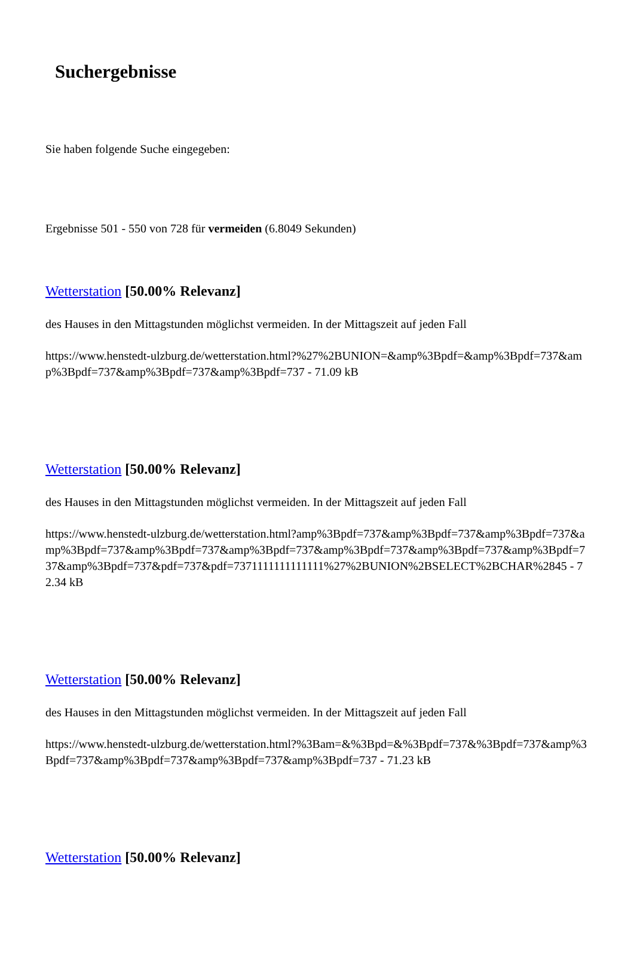Suchergebnisse
Sie haben folgende Suche eingegeben:
Ergebnisse 501 - 550 von 728 für vermeiden (6.8049 Sekunden)
Wetterstation [50.00% Relevanz]
des Hauses in den Mittagstunden möglichst vermeiden. In der Mittagszeit auf jeden Fall
https://www.henstedt-ulzburg.de/wetterstation.html?%27%2BUNION=&amp%3Bpdf=&amp%3Bpdf=737&amp%3Bpdf=737&amp%3Bpdf=737&amp%3Bpdf=737 - 71.09 kB
Wetterstation [50.00% Relevanz]
des Hauses in den Mittagstunden möglichst vermeiden. In der Mittagszeit auf jeden Fall
https://www.henstedt-ulzburg.de/wetterstation.html?amp%3Bpdf=737&amp%3Bpdf=737&amp%3Bpdf=737&amp%3Bpdf=737&amp%3Bpdf=737&amp%3Bpdf=737&amp%3Bpdf=737&amp%3Bpdf=737&amp%3Bpdf=737&amp%3Bpdf=737&pdf=737&pdf=7371111111111111%27%2BUNION%2BSELECT%2BCHAR%2845 - 72.34 kB
Wetterstation [50.00% Relevanz]
des Hauses in den Mittagstunden möglichst vermeiden. In der Mittagszeit auf jeden Fall
https://www.henstedt-ulzburg.de/wetterstation.html?%3Bam=&%3Bpd=&%3Bpdf=737&%3Bpdf=737&amp%3Bpdf=737&amp%3Bpdf=737&amp%3Bpdf=737&amp%3Bpdf=737 - 71.23 kB
Wetterstation [50.00% Relevanz]